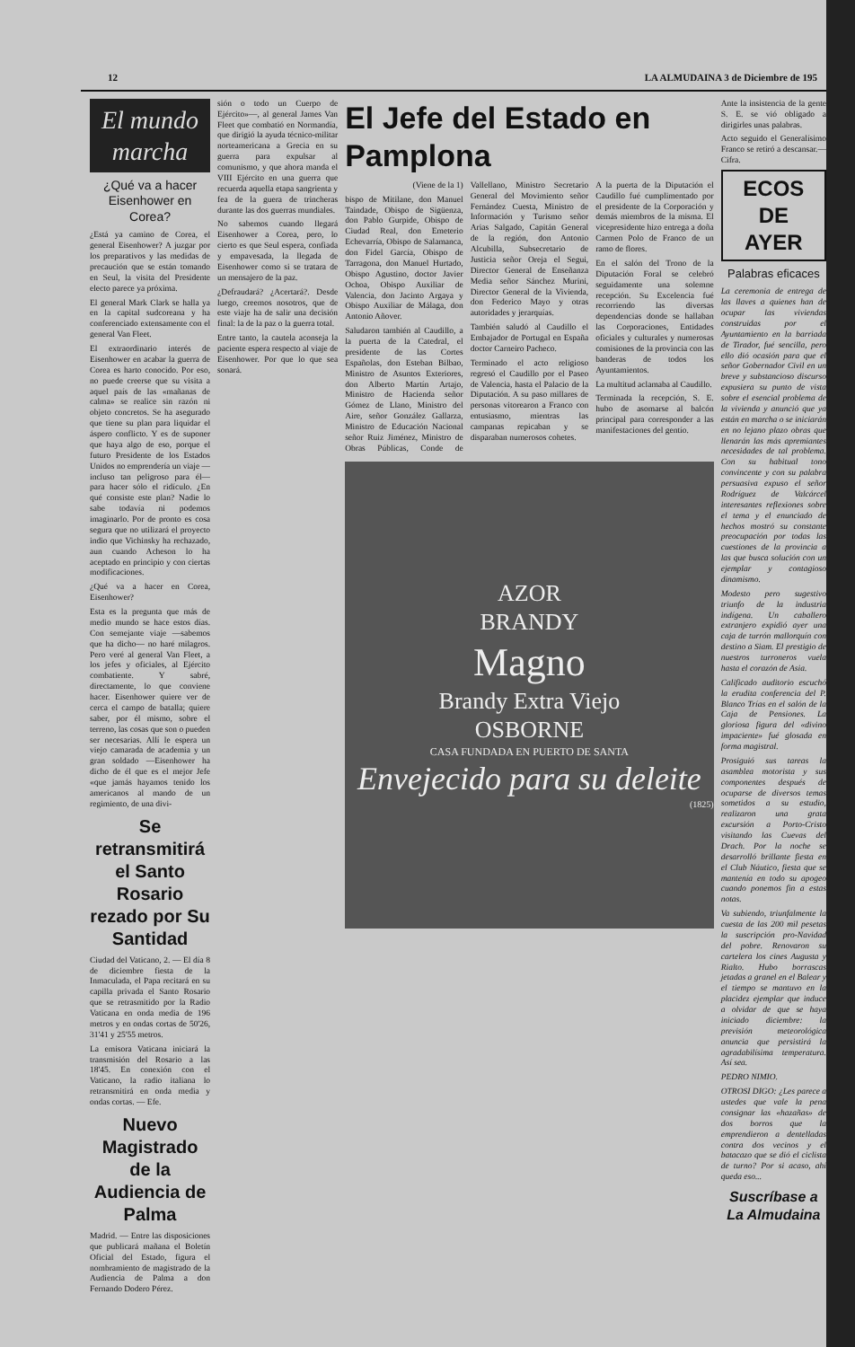12 LA ALMUDAINA 3 de Diciembre de 195
El mundo marcha
¿Qué va a hacer Eisenhower en Corea?
¿Está ya camino de Corea, el general Eisenhower? A juzgar por los preparativos y las medidas de precaución que se están tomando en Seul, la visita del Presidente electo parece ya próxima.
El general Mark Clark se halla ya en la capital sudcoreana y ha conferenciado extensamente con el general Van Fleet.
El extraordinario interés de Eisenhower en acabar la guerra de Corea es harto conocido. Por eso, no puede creerse que su visita a aquel país de las «mañanas de calma» se realice sin razón ni objeto concretos. Se ha asegurado que tiene su plan para liquidar el áspero conflicto. Y es de suponer que haya algo de eso, porque el futuro Presidente de los Estados Unidos no emprendería un viaje —incluso tan peligroso para él— para hacer sólo el ridículo. ¿En qué consiste este plan? Nadie lo sabe todavía ni podemos imaginarlo. Por de pronto es cosa segura que no utilizará el proyecto indio que Vichinsky ha rechazado, aun cuando Acheson lo ha aceptado en principio y con ciertas modificaciones.
¿Qué va a hacer en Corea, Eisenhower?
Esta es la pregunta que más de medio mundo se hace estos días. Con semejante viaje —sabemos que ha dicho— no haré milagros. Pero veré al general Van Fleet, a los jefes y oficiales, al Ejército combatiente. Y sabré, directamente, lo que conviene hacer. Eisenhower quiere ver de cerca el campo de batalla; quiere saber, por él mismo, sobre el terreno, las cosas que son o pueden ser necesarias. Allí le espera un viejo camarada de academia y un gran soldado —Eisenhower ha dicho de él que es el mejor Jefe «que jamás hayamos tenido los americanos al mando de un regimiento, de una divi-
Se retransmitirá el Santo Rosario rezado por Su Santidad
Ciudad del Vaticano, 2. — El día 8 de diciembre fiesta de la Inmaculada, el Papa recitará en su capilla privada el Santo Rosario que se retrasmitido por la Radio Vaticana en onda media de 196 metros y en ondas cortas de 50'26, 31'41 y 25'55 metros.
La emisora Vaticana iniciará la transmisión del Rosario a las 18'45. En conexión con el Vaticano, la radio italiana lo retransmitirá en onda media y ondas cortas. — Efe.
Nuevo Magistrado de la Audiencia de Palma
Madrid. — Entre las disposiciones que publicará mañana el Boletín Oficial del Estado, figura el nombramiento de magistrado de la Audiencia de Palma a don Fernando Dodero Pérez.
sión o todo un Cuerpo de Ejército»—, al general James Van Fleet que combatió en Normandía, que dirigió la ayuda técnico-militar norteamericana a Grecia en su guerra para expulsar al comunismo, y que ahora manda el VIII Ejército en una guerra que recuerda aquella etapa sangrienta y fea de la guera de trincheras durante las dos guerras mundiales.
No sabemos cuando llegará Eisenhower a Corea, pero, lo cierto es que Seul espera, confiada y empavesada, la llegada de Eisenhower como si se tratara de un mensajero de la paz.
¿Defraudará? ¿Acertará?. Desde luego, creemos nosotros, que de este viaje ha de salir una decisión final: la de la paz o la guerra total.
Entre tanto, la cautela aconseja la paciente espera respecto al viaje de Eisenhower. Por que lo que sea sonará.
El Jefe del Estado en Pamplona
(Viene de la 1)
bispo de Mitilane, don Manuel Taindade, Obispo de Sigüenza, don Pablo Gurpide, Obispo de Ciudad Real, don Emeterio Echevarría, Obispo de Salamanca, don Fidel García, Obispo de Tarragona, don Manuel Hurtado, Obispo Agustino, doctor Javier Ochoa, Obispo Auxiliar de Valencia, don Jacinto Argaya y Obispo Auxiliar de Málaga, don Antonio Añover.
Saludaron también al Caudillo, a la puerta de la Catedral, el presidente de las Cortes Españolas, don Esteban Bilbao, Ministro de Asuntos Exteriores, don Alberto Martín Artajo, Ministro de Hacienda señor Gómez de Llano, Ministro del Aire, señor González Gallarza, Ministro de Educación Nacional señor Ruiz Jiménez, Ministro de Obras Públicas, Conde de Vallellano, Ministro Secretario General del Movimiento señor Fernández Cuesta, Ministro de Información y Turismo señor Arias Salgado, Capitán General de la región, don Antonio Alcubilla, Subsecretario de Justicia señor Oreja el Segui, Director General de Enseñanza Media señor Sánchez Murini, Director General de la Vivienda, don Federico Mayo y otras autoridades y jerarquías.
También saludó al Caudillo el Embajador de Portugal en España doctor Carneiro Pacheco.
Terminado el acto religioso regresó el Caudillo por el Paseo de Valencia, hasta el Palacio de la Diputación. A su paso millares de personas vitorearon a Franco con entusiasmo, mientras las campanas repicaban y se disparaban numerosos cohetes.
A la puerta de la Diputación el Caudillo fué cumplimentado por el presidente de la Corporación y demás miembros de la misma. El vicepresidente hizo entrega a doña Carmen Polo de Franco de un ramo de flores.
En el salón del Trono de la Diputación Foral se celebró seguidamente una solemne recepción. Su Excelencia fué recorriendo las diversas dependencias donde se hallaban las Corporaciones, Entidades oficiales y culturales y numerosas comisiones de la provincia con las banderas de todos los Ayuntamientos.
La multitud aclamaba al Caudillo.
Terminada la recepción, S. E. hubo de asomarse al balcón principal para corresponder a las manifestaciones del gentío.
AZOR
BRANDY
Magno
Brandy Extra Viejo
OSBORNE
CASA FUNDADA EN PUERTO DE SANTA
Envejecido para su deleite
(1825)
Ante la insistencia de la gente S. E. se vió obligado a dirigirles unas palabras.
Acto seguido el Generalísimo Franco se retiró a descansar.— Cifra.
ECOS
DE
AYER
Palabras eficaces
La ceremonia de entrega de las llaves a quienes han de ocupar las viviendas construidas por el Ayuntamiento en la barriada de Tirador, fué sencilla, pero ello dió ocasión para que el señor Gobernador Civil en un breve y substancioso discurso expusiera su punto de vista sobre el esencial problema de la vivienda y anunció que ya están en marcha o se iniciarán en no lejano plazo obras que llenarán las más apremiantes necesidades de tal problema. Con su habitual tono convincente y con su palabra persuasiva expuso el señor Rodríguez de Valcárcel interesantes reflexiones sobre el tema y el enunciado de hechos mostró su constante preocupación por todas las cuestiones de la provincia a las que busca solución con un ejemplar y contagioso dinamismo.
Modesto pero sugestivo triunfo de la industria indígena. Un caballero extranjero expidió ayer una caja de turrón mallorquín con destino a Siam. El prestigio de nuestros turroneros vuela hasta el corazón de Asia.
Calificado auditorio escuchó la erudita conferencia del P. Blanco Trías en el salón de la Caja de Pensiones. La gloriosa figura del «divino impaciente» fué glosada en forma magistral.
Prosiguió sus tareas la asamblea motorista y sus componentes después de ocuparse de diversos temas sometidos a su estudio, realizaron una grata excursión a Porto-Cristo visitando las Cuevas del Drach. Por la noche se desarrolló brillante fiesta en el Club Náutico, fiesta que se mantenía en todo su apogeo cuando ponemos fin a estas notas.
Va subiendo, triunfalmente la cuesta de las 200 mil pesetas la suscripción pro-Navidad del pobre. Renovaron su cartelera los cines Augusta y Rialto. Hubo borrascas jetadas a granel en el Balear y el tiempo se mantuvo en la placidez ejemplar que induce a olvidar de que se haya iniciado diciembre: la previsión meteorológica anuncia que persistirá la agradabilísima temperatura. Así sea.
PEDRO NIMIO.
OTROSI DIGO: ¿Les parece a ustedes que vale la pena consignar las «hazañas» de dos borros que la emprendieron a dentelladas contra dos vecinos y el batacazo que se dió el ciclista de turno? Por si acaso, ahí queda eso...
Suscríbase a La Almudaina